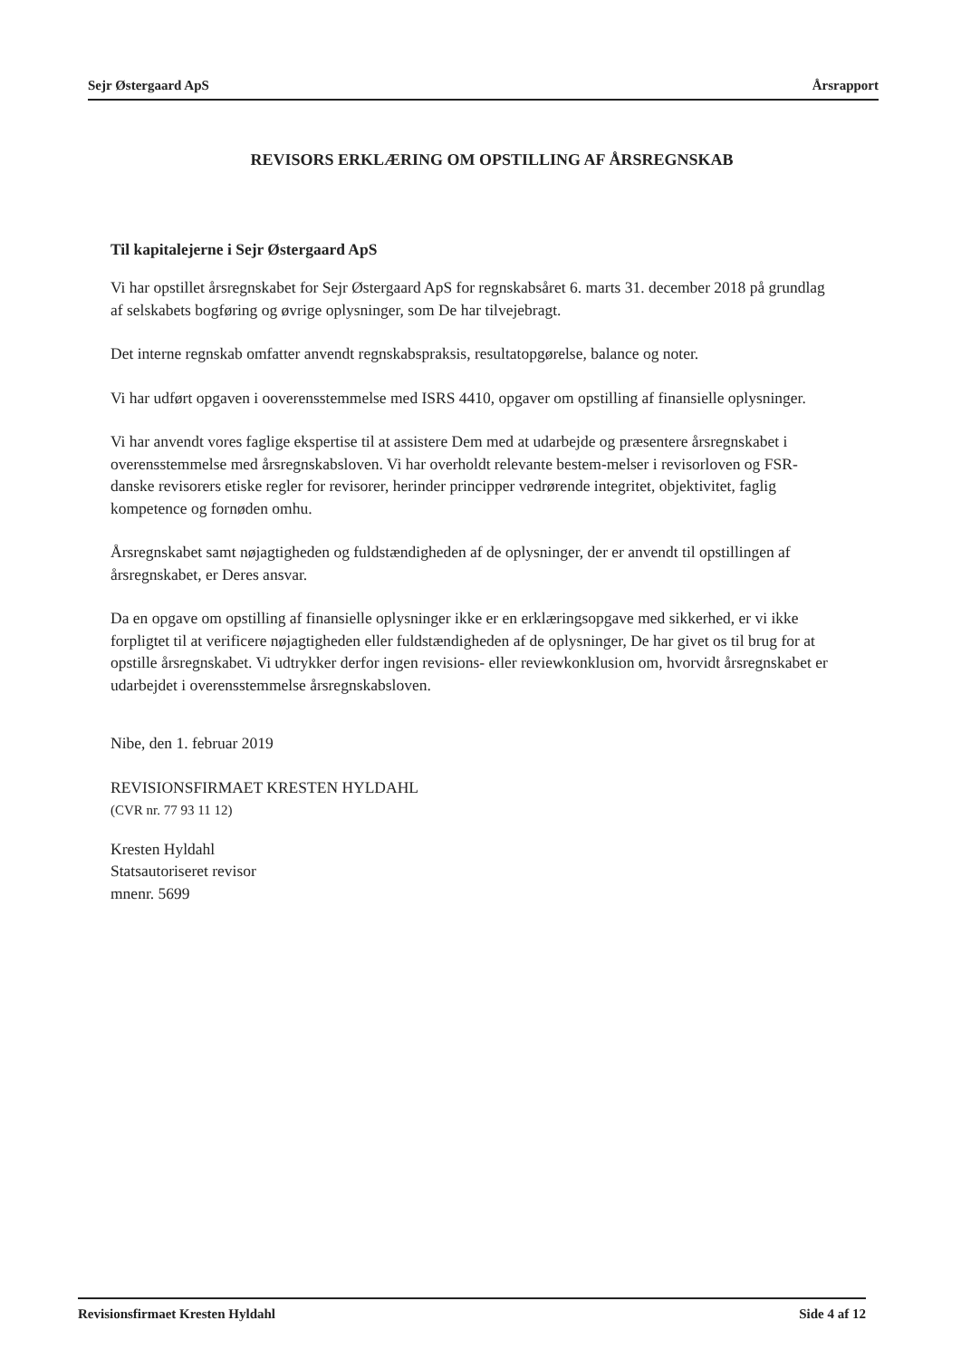Sejr Østergaard ApS Årsrapport
REVISORS ERKLÆRING OM OPSTILLING AF ÅRSREGNSKAB
Til kapitalejerne i Sejr Østergaard ApS
Vi har opstillet årsregnskabet for Sejr Østergaard ApS for regnskabsåret 6. marts 31. december 2018 på grundlag af selskabets bogføring og øvrige oplysninger, som De har tilvejebragt.
Det interne regnskab omfatter anvendt regnskabspraksis, resultatopgørelse, balance og noter.
Vi har udført opgaven i ooverensstemmelse med ISRS 4410, opgaver om opstilling af finansielle oplysninger.
Vi har anvendt vores faglige ekspertise til at assistere Dem med at udarbejde og præsentere årsregnskabet i overensstemmelse med årsregnskabsloven. Vi har overholdt relevante bestem-melser i revisorloven og FSR-danske revisorers etiske regler for revisorer, herinder principper vedrørende integritet, objektivitet, faglig kompetence og fornøden omhu.
Årsregnskabet samt nøjagtigheden og fuldstændigheden af de oplysninger, der er anvendt til opstillingen af årsregnskabet, er Deres ansvar.
Da en opgave om opstilling af finansielle oplysninger ikke er en erklæringsopgave med sikkerhed, er vi ikke forpligtet til at verificere nøjagtigheden eller fuldstændigheden af de oplysninger, De har givet os til brug for at opstille årsregnskabet. Vi udtrykker derfor ingen revisions- eller reviewkonklusion om, hvorvidt årsregnskabet er udarbejdet i overensstemmelse årsregnskabsloven.
Nibe, den 1. februar 2019
REVISIONSFIRMAET KRESTEN HYLDAHL
(CVR nr. 77 93 11 12)
Kresten Hyldahl
Statsautoriseret revisor
mnenr. 5699
Revisionsfirmaet Kresten Hyldahl Side 4 af 12